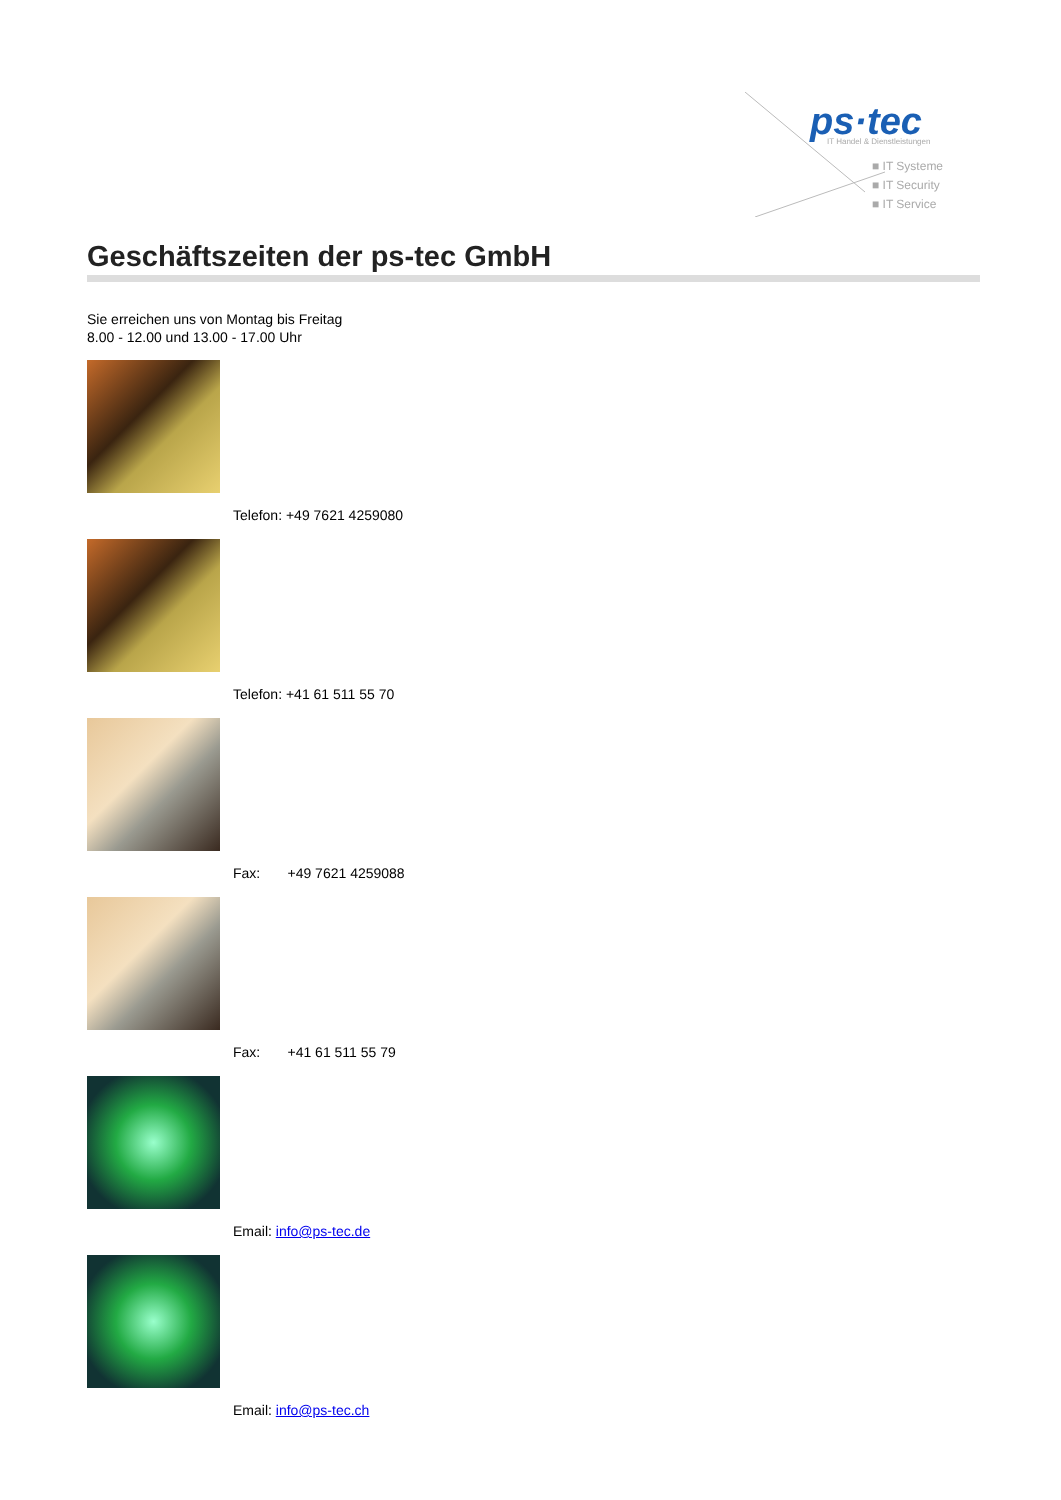ps·tec
IT Handel & Dienstleistungen
■ IT Systeme
■ IT Security
■ IT Service
Geschäftszeiten der ps-tec GmbH
Sie erreichen uns von Montag bis Freitag
8.00 - 12.00 und 13.00 - 17.00 Uhr
Telefon: +49 7621 4259080
Telefon: +41 61 511 55 70
Fax: +49 7621 4259088
Fax: +41 61 511 55 79
Email: info@ps-tec.de
Email: info@ps-tec.ch